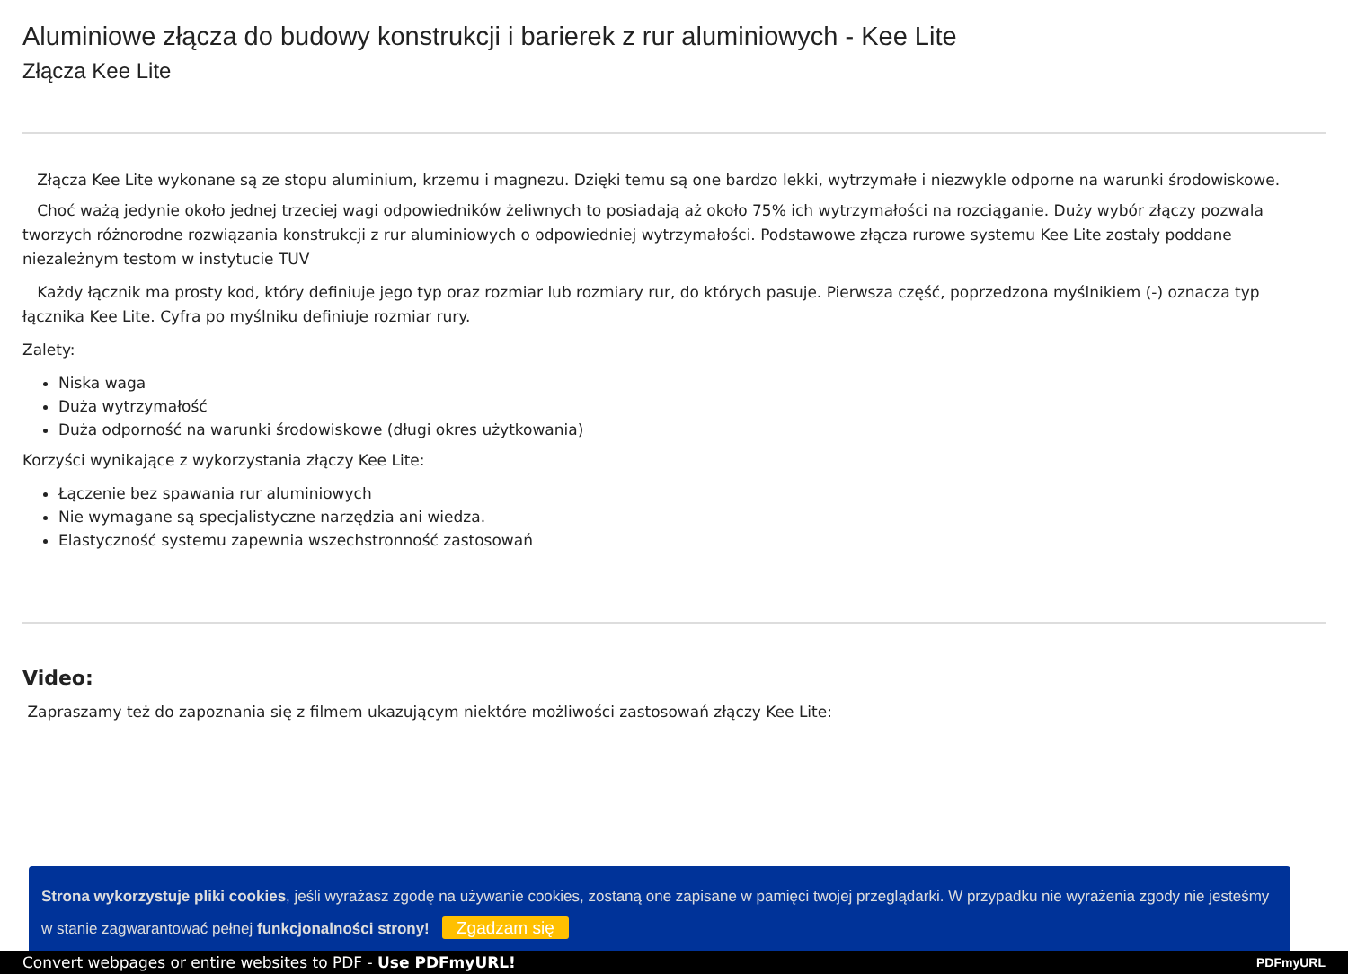Aluminiowe złącza do budowy konstrukcji i barierek z rur aluminiowych - Kee Lite
Złącza Kee Lite
Złącza Kee Lite wykonane są ze stopu aluminium, krzemu i magnezu. Dzięki temu są one bardzo lekki, wytrzymałe i niezwykle odporne na warunki środowiskowe.
Choć ważą jedynie około jednej trzeciej wagi odpowiedników żeliwnych to posiadają aż około 75% ich wytrzymałości na rozciąganie. Duży wybór złączy pozwala tworzych różnorodne rozwiązania konstrukcji z rur aluminiowych o odpowiedniej wytrzymałości. Podstawowe złącza rurowe systemu Kee Lite zostały poddane niezależnym testom w instytucie TUV
Każdy łącznik ma prosty kod, który definiuje jego typ oraz rozmiar lub rozmiary rur, do których pasuje. Pierwsza część, poprzedzona myślnikiem (-) oznacza typ łącznika Kee Lite. Cyfra po myślniku definiuje rozmiar rury.
Zalety:
Niska waga
Duża wytrzymałość
Duża odporność na warunki środowiskowe (długi okres użytkowania)
Korzyści wynikające z wykorzystania złączy Kee Lite:
Łączenie bez spawania rur aluminiowych
Nie wymagane są specjalistyczne narzędzia ani wiedza.
Elastyczność systemu zapewnia wszechstronność zastosowań
Video:
Zapraszamy też do zapoznania się z filmem ukazującym niektóre możliwości zastosowań złączy Kee Lite:
Strona wykorzystuje pliki cookies, jeśli wyrażasz zgodę na używanie cookies, zostaną one zapisane w pamięci twojej przeglądarki. W przypadku nie wyrażenia zgody nie jesteśmy w stanie zagwarantować pełnej funkcjonalności strony! Zgadzam się
Convert webpages or entire websites to PDF - Use PDFmyURL! PDFmyURL